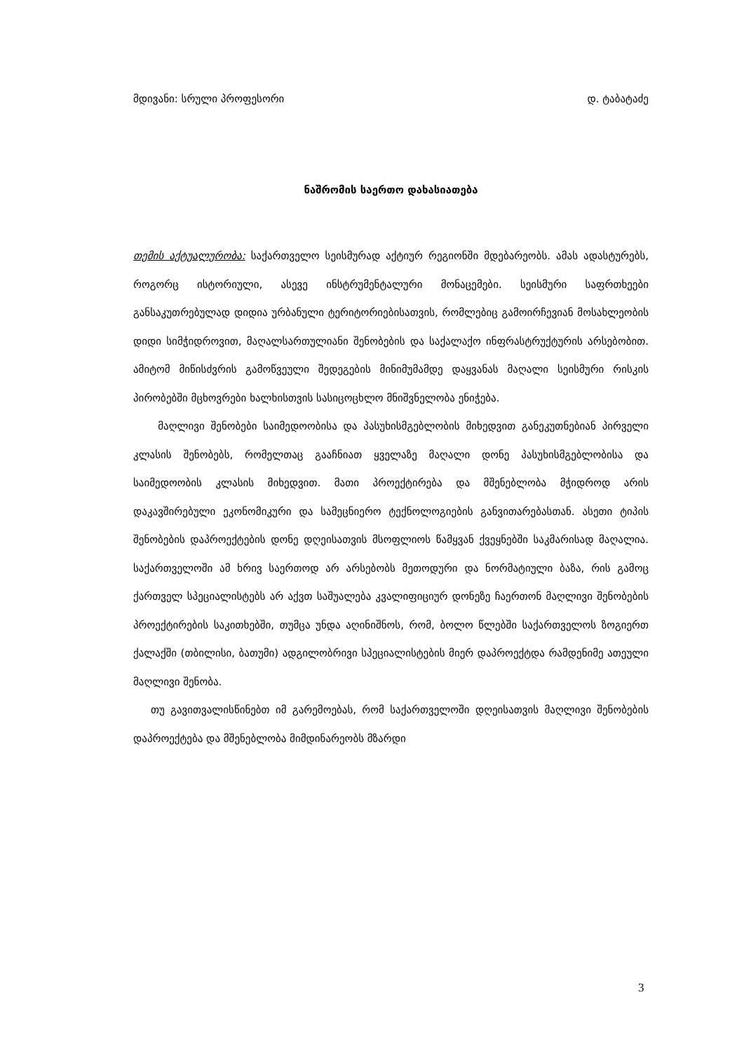მდივანი: სრული პროფესორი დ. ტაბატაძე
ნაშრომის საერთო დახასიათება
თემის აქტუალურობა: საქართველო სეისმურად აქტიურ რეგიონში მდებარეობს. ამას ადასტურებს, როგორც ისტორიული, ასევე ინსტრუმენტალური მონაცემები. სეისმური საფრთხეები განსაკუთრებულად დიდია ურბანული ტერიტორიებისათვის, რომლებიც გამოირჩევიან მოსახლეობის დიდი სიმჭიდროვით, მაღალსართულიანი შენობების და საქალაქო ინფრასტრუქტურის არსებობით. ამიტომ მიწისძვრის გამოწვეული შედეგების მინიმუმამდე დაყვანას მაღალი სეისმური რისკის პირობებში მცხოვრები ხალხისთვის სასიცოცხლო მნიშვნელობა ენიჭება.
მაღლივი შენობები საიმედოობისა და პასუხისმგებლობის მიხედვით განეკუთნებიან პირველი კლასის შენობებს, რომელთაც გააჩნიათ ყველაზე მაღალი დონე პასუხისმგებლობისა და საიმედოობის კლასის მიხედვით. მათი პროექტირება და მშენებლობა მჭიდროდ არის დაკავშირებული ეკონომიკური და სამეცნიერო ტექნოლოგიების განვითარებასთან. ასეთი ტიპის შენობების დაპროექტების დონე დღეისათვის მსოფლიოს წამყვან ქვეყნებში საკმარისად მაღალია. საქართველოში ამ ხრივ საერთოდ არ არსებობს მეთოდური და ნორმატიული ბაზა, რის გამოც ქართველ სპეციალისტებს არ აქვთ საშუალება კვალიფიციურ დონეზე ჩაერთონ მაღლივი შენობების პროექტირების საკითხებში, თუმცა უნდა აღინიშნოს, რომ, ბოლო წლებში საქართველოს ზოგიერთ ქალაქში (თბილისი, ბათუმი) ადგილობრივი სპეციალისტების მიერ დაპროექტდა რამდენიმე ათეული მაღლივი შენობა.
თუ გავითვალისწინებთ იმ გარემოებას, რომ საქართველოში დღეისათვის მაღლივი შენობების დაპროექტება და მშენებლობა მიმდინარეობს მზარდი
3